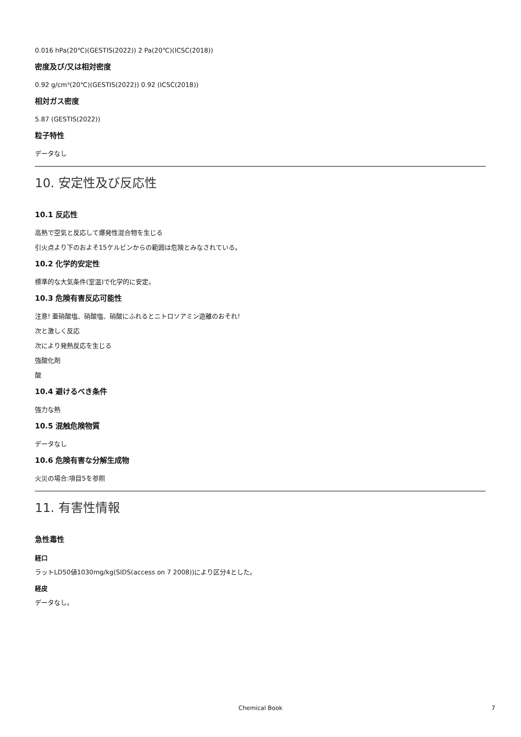0.016 hPa(20℃)(GESTIS(2022)) 2 Pa(20℃)(ICSC(2018))
密度及び/又は相対密度
0.92 g/cm³(20℃)(GESTIS(2022)) 0.92 (ICSC(2018))
相対ガス密度
5.87 (GESTIS(2022))
粒子特性
データなし
10. 安定性及び反応性
10.1 反応性
高熱で空気と反応して爆発性混合物を生じる
引火点より下のおよそ15ケルビンからの範囲は危険とみなされている。
10.2 化学的安定性
標準的な大気条件(室温)で化学的に安定。
10.3 危険有害反応可能性
注意! 亜硝酸塩、硝酸塩、硝酸にふれるとニトロソアミン遊離のおそれ!
次と激しく反応
次により発熱反応を生じる
強酸化剤
酸
10.4 避けるべき条件
強力な熱
10.5 混触危険物質
データなし
10.6 危険有害な分解生成物
火災の場合:項目5を参照
11. 有害性情報
急性毒性
経口
ラットLD50値1030mg/kg(SIDS(access on 7 2008))により区分4とした。
経皮
データなし。
Chemical Book 7